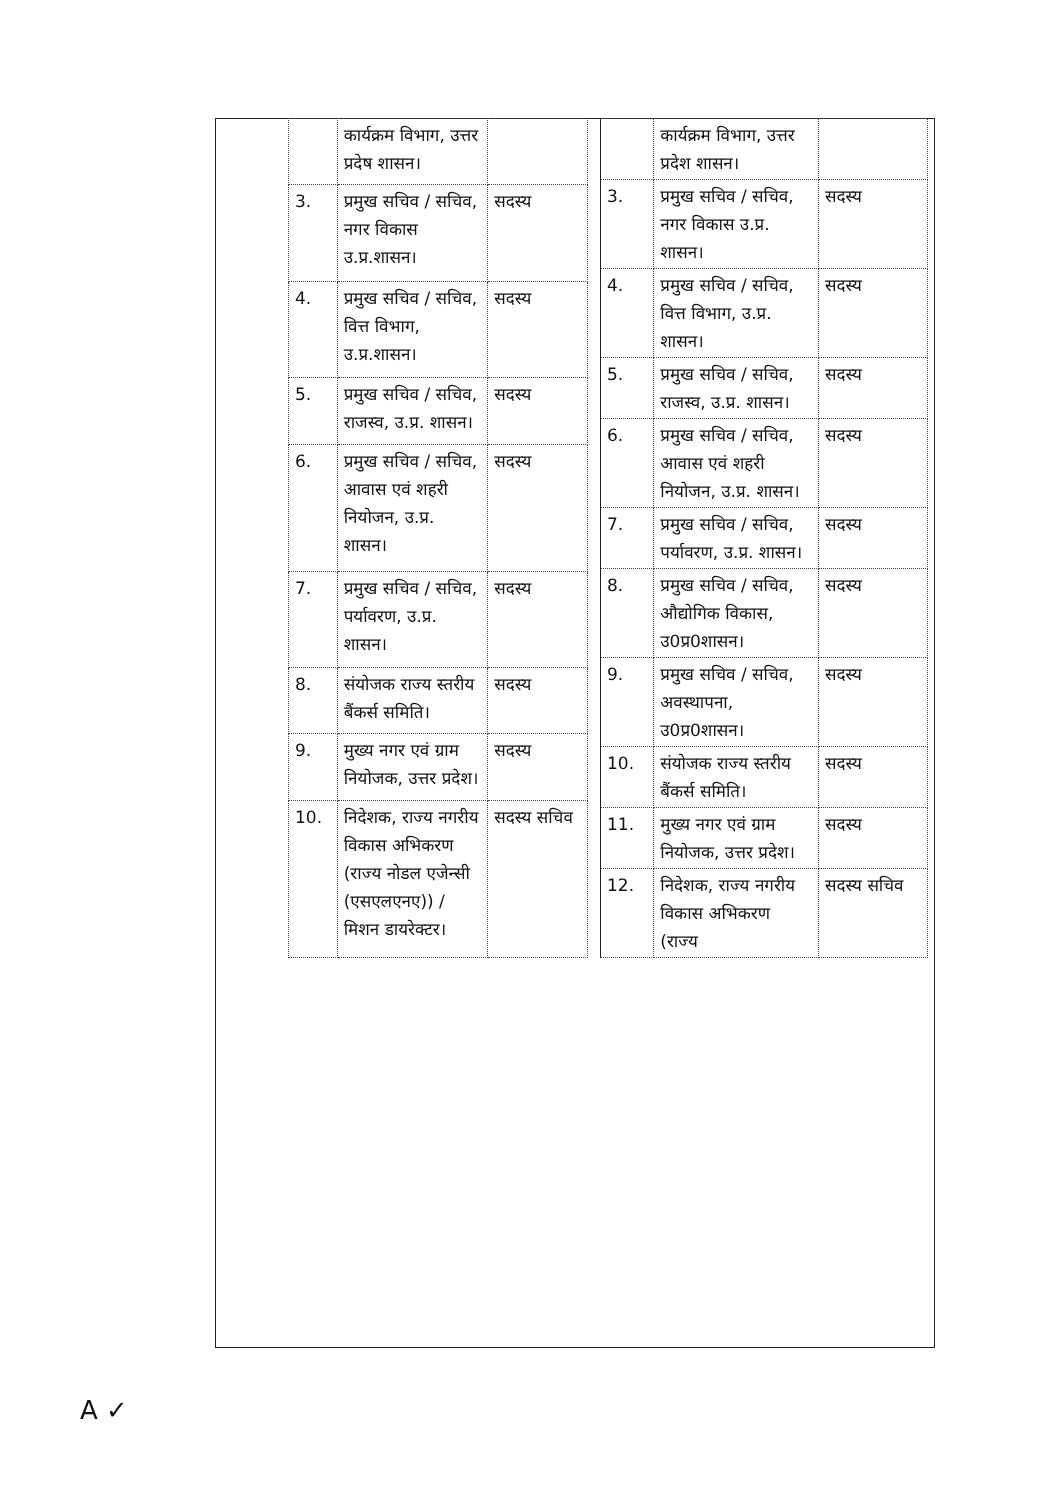| | कार्यक्रम विभाग, उत्तर प्रदेष शासन। | |
| 3. | प्रमुख सचिव / सचिव, नगर विकास उ.प्र.शासन। | सदस्य |
| 4. | प्रमुख सचिव / सचिव, वित्त विभाग, उ.प्र.शासन। | सदस्य |
| 5. | प्रमुख सचिव / सचिव, राजस्व, उ.प्र. शासन। | सदस्य |
| 6. | प्रमुख सचिव / सचिव, आवास एवं शहरी नियोजन, उ.प्र. शासन। | सदस्य |
| 7. | प्रमुख सचिव / सचिव, पर्यावरण, उ.प्र. शासन। | सदस्य |
| 8. | संयोजक राज्य स्तरीय बैंकर्स समिति। | सदस्य |
| 9. | मुख्य नगर एवं ग्राम नियोजक, उत्तर प्रदेश। | सदस्य |
| 10. | निदेशक, राज्य नगरीय विकास अभिकरण (राज्य नोडल एजेन्सी (एसएलएनए)) / मिशन डायरेक्टर। | सदस्य सचिव |
| | कार्यक्रम विभाग, उत्तर प्रदेश शासन। | |
| 3. | प्रमुख सचिव / सचिव, नगर विकास उ.प्र. शासन। | सदस्य |
| 4. | प्रमुख सचिव / सचिव, वित्त विभाग, उ.प्र. शासन। | सदस्य |
| 5. | प्रमुख सचिव / सचिव, राजस्व, उ.प्र. शासन। | सदस्य |
| 6. | प्रमुख सचिव / सचिव, आवास एवं शहरी नियोजन, उ.प्र. शासन। | सदस्य |
| 7. | प्रमुख सचिव / सचिव, पर्यावरण, उ.प्र. शासन। | सदस्य |
| 8. | प्रमुख सचिव / सचिव, औद्योगिक विकास, उ0प्र0शासन। | सदस्य |
| 9. | प्रमुख सचिव / सचिव, अवस्थापना, उ0प्र0शासन। | सदस्य |
| 10. | संयोजक राज्य स्तरीय बैंकर्स समिति। | सदस्य |
| 11. | मुख्य नगर एवं ग्राम नियोजक, उत्तर प्रदेश। | सदस्य |
| 12. | निदेशक, राज्य नगरीय विकास अभिकरण (राज्य | सदस्य सचिव |
A ✓